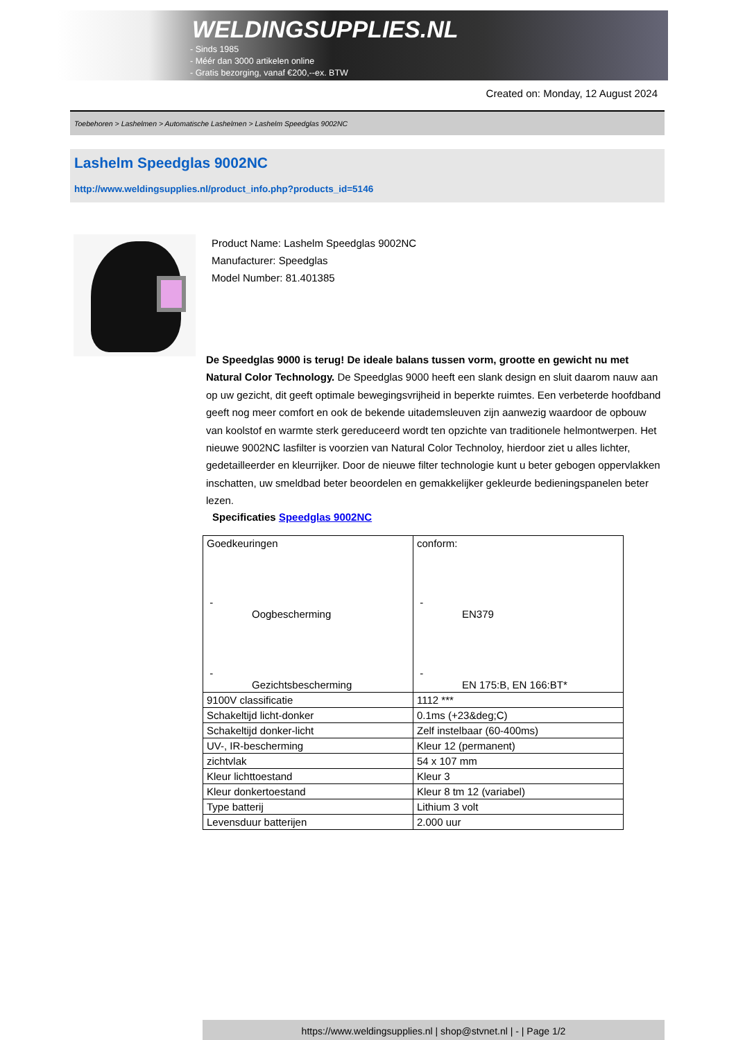WELDINGSUPPLIES.NL
- Sinds 1985
- Méér dan 3000 artikelen online
- Gratis bezorging, vanaf €200,--ex. BTW
Created on: Monday, 12 August 2024
Toebehoren > Lashelmen > Automatische Lashelmen > Lashelm Speedglas 9002NC
Lashelm Speedglas 9002NC
http://www.weldingsupplies.nl/product_info.php?products_id=5146
Product Name: Lashelm Speedglas 9002NC
Manufacturer: Speedglas
Model Number: 81.401385
De Speedglas 9000 is terug! De ideale balans tussen vorm, grootte en gewicht nu met Natural Color Technology. De Speedglas 9000 heeft een slank design en sluit daarom nauw aan op uw gezicht, dit geeft optimale bewegingsvrijheid in beperkte ruimtes. Een verbeterde hoofdband geeft nog meer comfort en ook de bekende uitademsleuven zijn aanwezig waardoor de opbouw van koolstof en warmte sterk gereduceerd wordt ten opzichte van traditionele helmontwerpen. Het nieuwe 9002NC lasfilter is voorzien van Natural Color Technoloy, hierdoor ziet u alles lichter, gedetailleerder en kleurrijker. Door de nieuwe filter technologie kunt u beter gebogen oppervlakken inschatten, uw smeldbad beter beoordelen en gemakkelijker gekleurde bedieningspanelen beter lezen.
Specificaties Speedglas 9002NC
| Goedkeuringen - Oogbescherming - Gezichtsbescherming | conform: - EN379 - EN 175:B, EN 166:BT* |
| 9100V classificatie | 1112 *** |
| Schakeltijd licht-donker | 0.1ms (+23&deg;C) |
| Schakeltijd donker-licht | Zelf instelbaar (60-400ms) |
| UV-, IR-bescherming | Kleur 12 (permanent) |
| zichtvlak | 54 x 107 mm |
| Kleur lichttoestand | Kleur 3 |
| Kleur donkertoestand | Kleur 8 tm 12 (variabel) |
| Type batterij | Lithium 3 volt |
| Levensduur batterijen | 2.000 uur |
https://www.weldingsupplies.nl | shop@stvnet.nl | - | Page 1/2